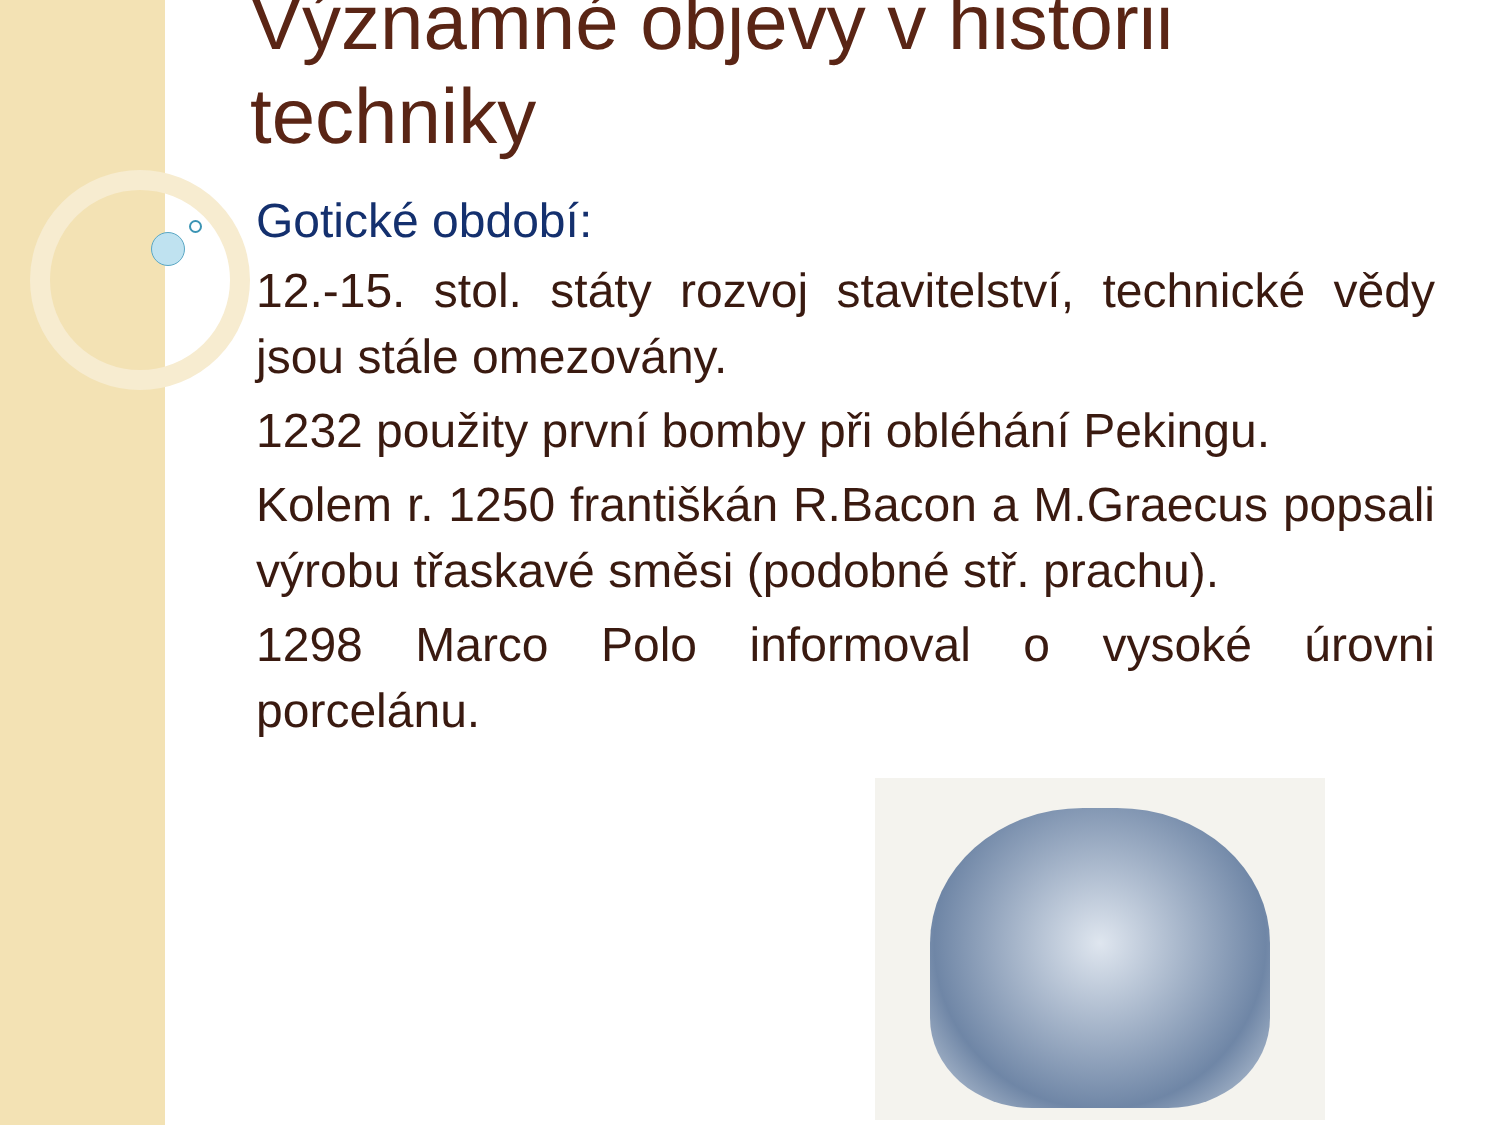Významné objevy v historii techniky
Gotické období:
12.-15. stol. státy rozvoj stavitelství, technické vědy jsou stále omezovány.
1232 použity první bomby při obléhání Pekingu.
Kolem r. 1250 františkán R.Bacon a M.Graecus popsali výrobu třaskavé směsi (podobné stř. prachu).
1298 Marco Polo informoval o vysoké úrovni porcelánu.